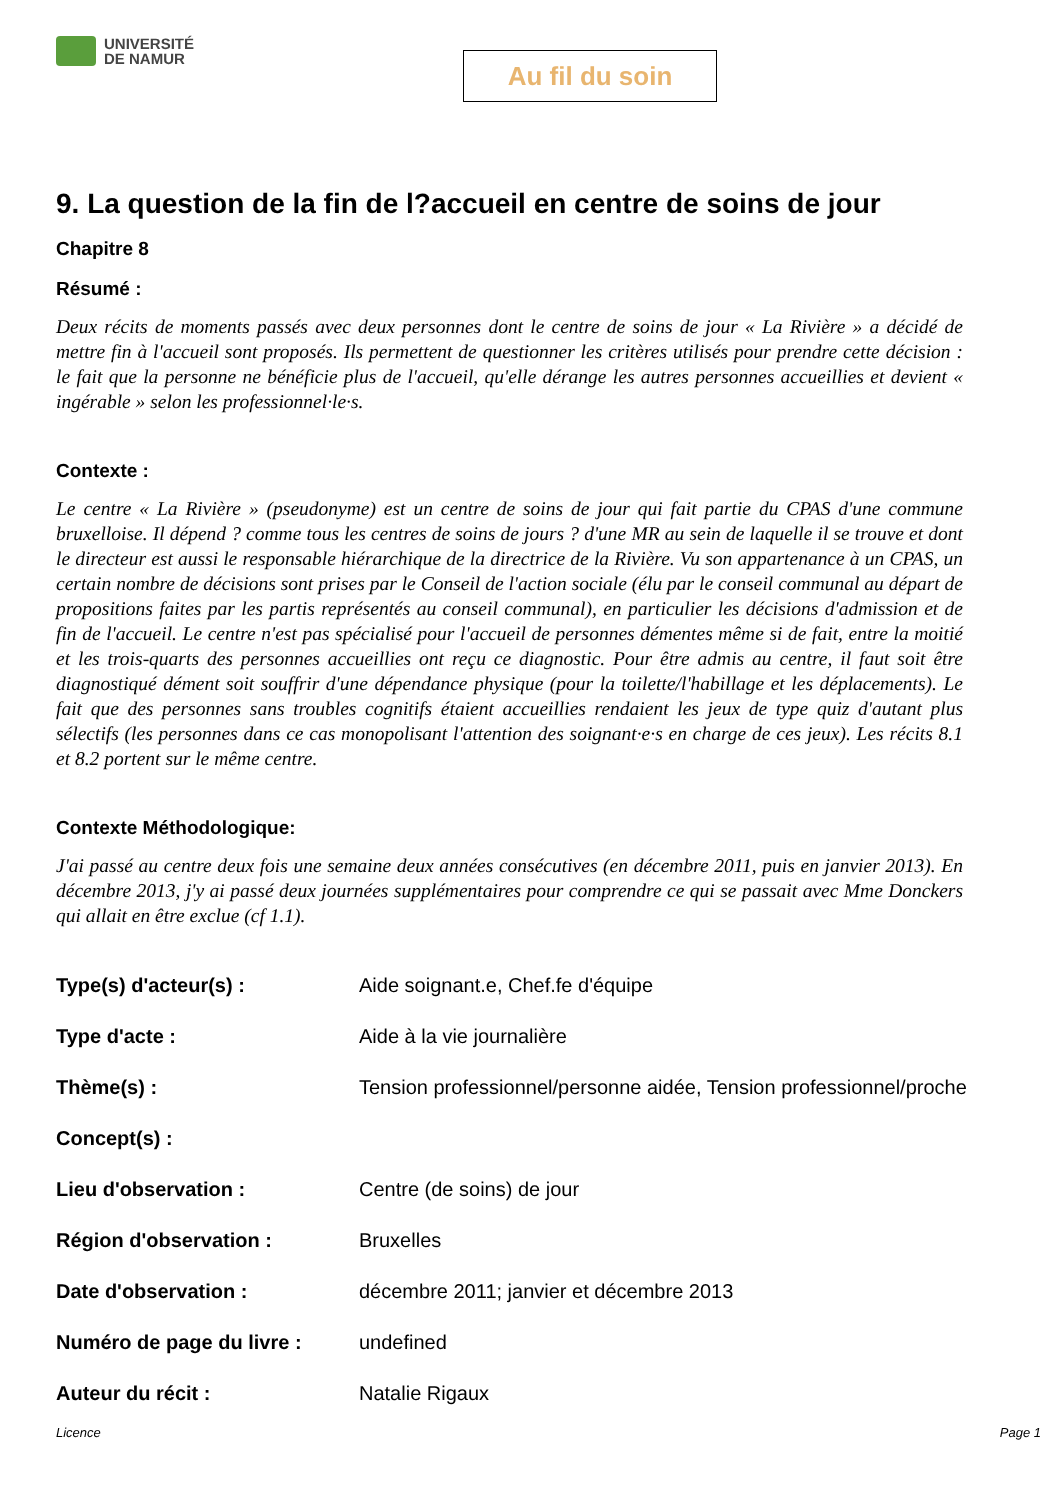UNIVERSITÉ
DE NAMUR
Au fil du soin
9. La question de la fin de l?accueil en centre de soins de jour
Chapitre 8
Résumé :
Deux récits de moments passés avec deux personnes dont le centre de soins de jour « La Rivière » a décidé de mettre fin à l'accueil sont proposés. Ils permettent de questionner les critères utilisés pour prendre cette décision : le fait que la personne ne bénéficie plus de l'accueil, qu'elle dérange les autres personnes accueillies et devient « ingérable » selon les professionnel·le·s.
Contexte :
Le centre « La Rivière » (pseudonyme) est un centre de soins de jour qui fait partie du CPAS d'une commune bruxelloise. Il dépend ? comme tous les centres de soins de jours ? d'une MR au sein de laquelle il se trouve et dont le directeur est aussi le responsable hiérarchique de la directrice de la Rivière. Vu son appartenance à un CPAS, un certain nombre de décisions sont prises par le Conseil de l'action sociale (élu par le conseil communal au départ de propositions faites par les partis représentés au conseil communal), en particulier les décisions d'admission et de fin de l'accueil. Le centre n'est pas spécialisé pour l'accueil de personnes démentes même si de fait, entre la moitié et les trois-quarts des personnes accueillies ont reçu ce diagnostic. Pour être admis au centre, il faut soit être diagnostiqué dément soit souffrir d'une dépendance physique (pour la toilette/l'habillage et les déplacements). Le fait que des personnes sans troubles cognitifs étaient accueillies rendaient les jeux de type quiz d'autant plus sélectifs (les personnes dans ce cas monopolisant l'attention des soignant·e·s en charge de ces jeux). Les récits 8.1 et 8.2 portent sur le même centre.
Contexte Méthodologique:
J'ai passé au centre deux fois une semaine deux années consécutives (en décembre 2011, puis en janvier 2013). En décembre 2013, j'y ai passé deux journées supplémentaires pour comprendre ce qui se passait avec Mme Donckers qui allait en être exclue (cf 1.1).
| Type(s) d'acteur(s) : | Aide soignant.e, Chef.fe d'équipe |
| Type d'acte : | Aide à la vie journalière |
| Thème(s) : | Tension professionnel/personne aidée, Tension professionnel/proche |
| Concept(s) : | |
| Lieu d'observation : | Centre (de soins) de jour |
| Région d'observation : | Bruxelles |
| Date d'observation : | décembre 2011; janvier et décembre 2013 |
| Numéro de page du livre : | undefined |
| Auteur du récit : | Natalie Rigaux |
Licence Page 1